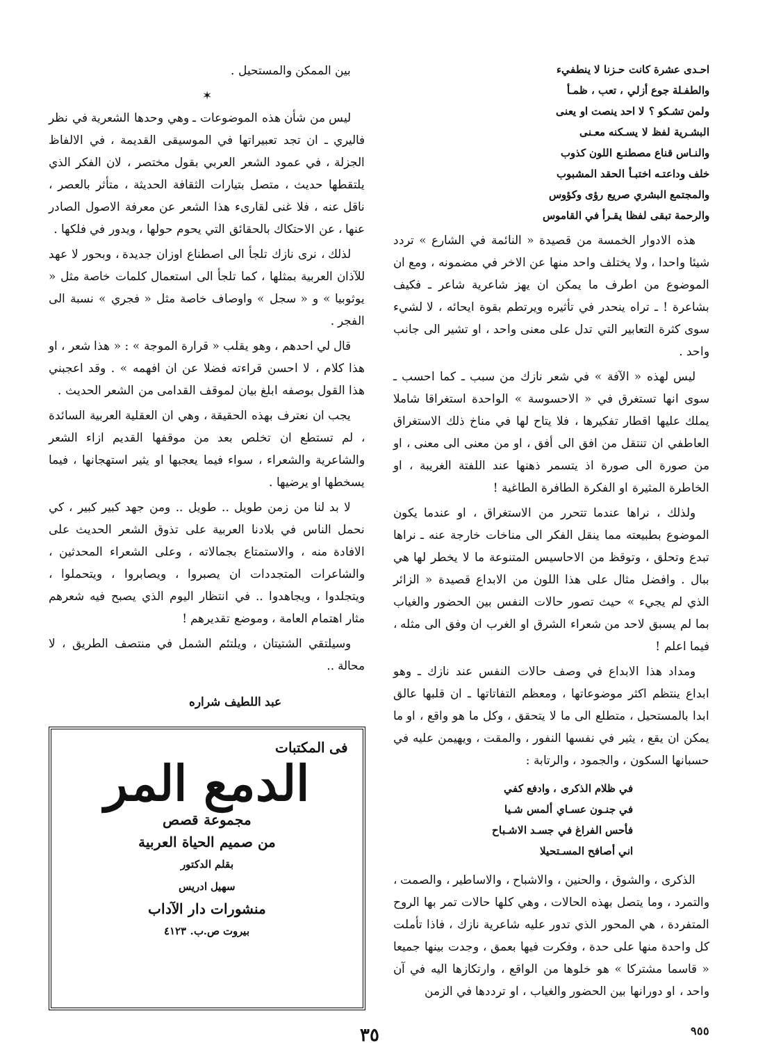احـدى عشرة كانت حـزنا لا ينطفيء
والطفـلة جوع أزلي ، تعب ، ظمـأ
ولمن تشـكو ؟ لا احد ينصت او يعنى
البشـرية لفظ لا يسـكنه معـنى
والنـاس قناع مصطنـع اللون كذوب
خلف وداعتـه اختبـأ الحقد المشبوب
والمجتمع البشري صريع رؤى وكؤوس
والرحمة تبقى لفظا يقـرأ في القاموس
هذه الادوار الخمسة من قصيدة « النائمة في الشارع » تردد شيئا واحدا ، ولا يختلف واحد منها عن الاخر في مضمونه ، ومع ان الموضوع من اطرف ما يمكن ان يهز شاعرية شاعر ـ فكيف بشاعرة ! ـ تراه ينحدر في تأثيره ويرتطم بقوة ايحائه ، لا لشيء سوى كثرة التعابير التي تدل على معنى واحد ، او تشير الى جانب واحد .
ليس لهذه « الآفة » في شعر نازك من سبب ـ كما احسب ـ سوى انها تستغرق في « الاحسوسة » الواحدة استغراقا شاملا يملك عليها اقطار تفكيرها ، فلا يتاح لها في مناخ ذلك الاستغراق العاطفي ان تنتقل من افق الى أفق ، او من معنى الى معنى ، او من صورة الى صورة اذ يتسمر ذهنها عند اللفتة الغريبة ، او الخاطرة المثيرة او الفكرة الطافرة الطاغية !
ولذلك ، نراها عندما تتحرر من الاستغراق ، او عندما يكون الموضوع بطبيعته مما ينقل الفكر الى مناخات خارجة عنه ـ نراها تبدع وتحلق ، وتوقظ من الاحاسيس المتنوعة ما لا يخطر لها هي ببال . وافضل مثال على هذا اللون من الابداع قصيدة « الزائر الذي لم يجيء » حيث تصور حالات النفس بين الحضور والغياب بما لم يسبق لاحد من شعراء الشرق او الغرب ان وفق الى مثله ، فيما اعلم !
ومداد هذا الابداع في وصف حالات النفس عند نازك ـ وهو ابداع ينتظم اكثر موضوعاتها ، ومعظم التفاتاتها ـ ان قلبها عالق ابدا بالمستحيل ، متطلع الى ما لا يتحقق ، وكل ما هو واقع ، او ما يمكن ان يقع ، يثير في نفسها النفور ، والمقت ، ويهيمن عليه في حسبانها السكون ، والجمود ، والرتابة :
في ظلام الذكرى ، وادفع كفي
في جنـون عسـاي ألمس شـيا
فأحس الفراغ في جسـد الاشـباح
اني أصافح المسـتحيلا
الذكرى ، والشوق ، والحنين ، والاشباح ، والاساطير ، والصمت ، والتمرد ، وما يتصل بهذه الحالات ، وهي كلها حالات تمر بها الروح المتفردة ، هي المحور الذي تدور عليه شاعرية نازك ، فاذا تأملت كل واحدة منها على حدة ، وفكرت فيها بعمق ، وجدت بينها جميعا « قاسما مشتركا » هو خلوها من الواقع ، وارتكازها اليه في آن واحد ، او دورانها بين الحضور والغياب ، او ترددها في الزمن
بين الممكن والمستحيل .
✶
ليس من شأن هذه الموضوعات ـ وهي وحدها الشعرية في نظر فاليري ـ ان تجد تعبيراتها في الموسيقى القديمة ، في الالفاظ الجزلة ، في عمود الشعر العربي بقول مختصر ، لان الفكر الذي يلتقطها حديث ، متصل بتيارات الثقافة الحديثة ، متأثر بالعصر ، ناقل عنه ، فلا غنى لقارىء هذا الشعر عن معرفة الاصول الصادر عنها ، عن الاحتكاك بالحقائق التي يحوم حولها ، ويدور في فلكها .
لذلك ، نرى نازك تلجأ الى اصطناع اوزان جديدة ، وبحور لا عهد للآذان العربية بمثلها ، كما تلجأ الى استعمال كلمات خاصة مثل « يوثوبيا » و « سجل » واوصاف خاصة مثل « فجري » نسبة الى الفجر .
قال لي احدهم ، وهو يقلب « قرارة الموجة » : « هذا شعر ، او هذا كلام ، لا احسن قراءته فضلا عن ان افهمه » . وقد اعجبني هذا القول بوصفه ابلغ بيان لموقف القدامى من الشعر الحديث .
يجب ان نعترف بهذه الحقيقة ، وهي ان العقلية العربية السائدة ، لم تستطع ان تخلص بعد من موقفها القديم ازاء الشعر والشاعرية والشعراء ، سواء فيما يعجبها او يثير استهجانها ، فيما يسخطها او يرضيها .
لا بد لنا من زمن طويل .. طويل .. ومن جهد كبير كبير ، كي نحمل الناس في بلادنا العربية على تذوق الشعر الحديث على الافادة منه ، والاستمتاع بجمالاته ، وعلى الشعراء المحدثين ، والشاعرات المتجددات ان يصبروا ، ويصابروا ، ويتحملوا ، ويتجلدوا ، ويجاهدوا .. في انتظار اليوم الذي يصبح فيه شعرهم مثار اهتمام العامة ، وموضع تقديرهم !
وسيلتقي الشتيتان ، ويلتئم الشمل في منتصف الطريق ، لا محالة ..
عبد اللطيف شراره
فى المكتبات
الدمع المر
مجموعة قصص
من صميم الحياة العربية
بقلم الدكتور
سهيل ادريس
منشورات دار الآداب
بيروت ص.ب. ٤١٢٣
٩٥٥ ٣٥